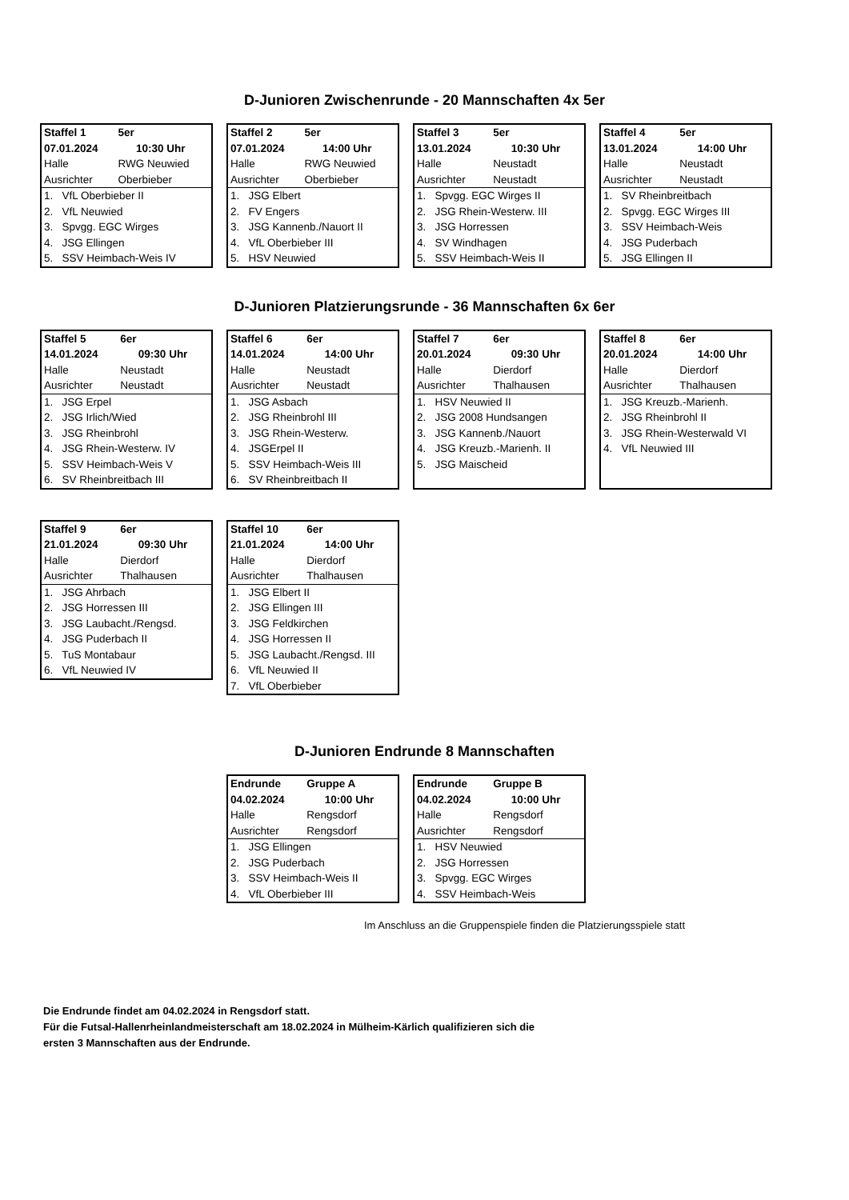D-Junioren Zwischenrunde - 20 Mannschaften 4x 5er
| Staffel 1 | 5er |
| 07.01.2024 | 10:30 Uhr |
| Halle | RWG Neuwied |
| Ausrichter | Oberbieber |
| 1. VfL Oberbieber II | |
| 2. VfL Neuwied | |
| 3. Spvgg. EGC Wirges | |
| 4. JSG Ellingen | |
| 5. SSV Heimbach-Weis IV | |
| Staffel 2 | 5er |
| 07.01.2024 | 14:00 Uhr |
| Halle | RWG Neuwied |
| Ausrichter | Oberbieber |
| 1. JSG Elbert | |
| 2. FV Engers | |
| 3. JSG Kannenb./Nauort II | |
| 4. VfL Oberbieber III | |
| 5. HSV Neuwied | |
| Staffel 3 | 5er |
| 13.01.2024 | 10:30 Uhr |
| Halle | Neustadt |
| Ausrichter | Neustadt |
| 1. Spvgg. EGC Wirges II | |
| 2. JSG Rhein-Westerw. III | |
| 3. JSG Horressen | |
| 4. SV Windhagen | |
| 5. SSV Heimbach-Weis II | |
| Staffel 4 | 5er |
| 13.01.2024 | 14:00 Uhr |
| Halle | Neustadt |
| Ausrichter | Neustadt |
| 1. SV Rheinbreitbach | |
| 2. Spvgg. EGC Wirges III | |
| 3. SSV Heimbach-Weis | |
| 4. JSG Puderbach | |
| 5. JSG Ellingen II | |
D-Junioren Platzierungsrunde - 36 Mannschaften 6x 6er
| Staffel 5 | 6er |
| 14.01.2024 | 09:30 Uhr |
| Halle | Neustadt |
| Ausrichter | Neustadt |
| 1. JSG Erpel | |
| 2. JSG Irlich/Wied | |
| 3. JSG Rheinbrohl | |
| 4. JSG Rhein-Westerw. IV | |
| 5. SSV Heimbach-Weis V | |
| 6. SV Rheinbreitbach III | |
| Staffel 6 | 6er |
| 14.01.2024 | 14:00 Uhr |
| Halle | Neustadt |
| Ausrichter | Neustadt |
| 1. JSG Asbach | |
| 2. JSG Rheinbrohl III | |
| 3. JSG Rhein-Westerw. | |
| 4. JSGErpel II | |
| 5. SSV Heimbach-Weis III | |
| 6. SV Rheinbreitbach II | |
| Staffel 7 | 6er |
| 20.01.2024 | 09:30 Uhr |
| Halle | Dierdorf |
| Ausrichter | Thalhausen |
| 1. HSV Neuwied II | |
| 2. JSG 2008 Hundsangen | |
| 3. JSG Kannenb./Nauort | |
| 4. JSG Kreuzb.-Marienh. II | |
| 5. JSG Maischeid | |
| Staffel 8 | 6er |
| 20.01.2024 | 14:00 Uhr |
| Halle | Dierdorf |
| Ausrichter | Thalhausen |
| 1. JSG Kreuzb.-Marienh. | |
| 2. JSG Rheinbrohl II | |
| 3. JSG Rhein-Westerwald VI | |
| 4. VfL Neuwied III | |
| Staffel 9 | 6er |
| 21.01.2024 | 09:30 Uhr |
| Halle | Dierdorf |
| Ausrichter | Thalhausen |
| 1. JSG Ahrbach | |
| 2. JSG Horressen III | |
| 3. JSG Laubacht./Rengsd. | |
| 4. JSG Puderbach II | |
| 5. TuS Montabaur | |
| 6. VfL Neuwied IV | |
| Staffel 10 | 6er |
| 21.01.2024 | 14:00 Uhr |
| Halle | Dierdorf |
| Ausrichter | Thalhausen |
| 1. JSG Elbert II | |
| 2. JSG Ellingen III | |
| 3. JSG Feldkirchen | |
| 4. JSG Horressen II | |
| 5. JSG Laubacht./Rengsd. III | |
| 6. VfL Neuwied II | |
| 7. VfL Oberbieber | |
D-Junioren Endrunde 8 Mannschaften
| Endrunde | Gruppe A |
| 04.02.2024 | 10:00 Uhr |
| Halle | Rengsdorf |
| Ausrichter | Rengsdorf |
| 1. JSG Ellingen | |
| 2. JSG Puderbach | |
| 3. SSV Heimbach-Weis II | |
| 4. VfL Oberbieber III | |
| Endrunde | Gruppe B |
| 04.02.2024 | 10:00 Uhr |
| Halle | Rengsdorf |
| Ausrichter | Rengsdorf |
| 1. HSV Neuwied | |
| 2. JSG Horressen | |
| 3. Spvgg. EGC Wirges | |
| 4. SSV Heimbach-Weis | |
Im Anschluss an die Gruppenspiele finden die Platzierungsspiele statt
Die Endrunde findet am 04.02.2024 in Rengsdorf statt.
Für die Futsal-Hallenrheinlandmeisterschaft am 18.02.2024 in Mülheim-Kärlich qualifizieren sich die
ersten 3 Mannschaften aus der Endrunde.